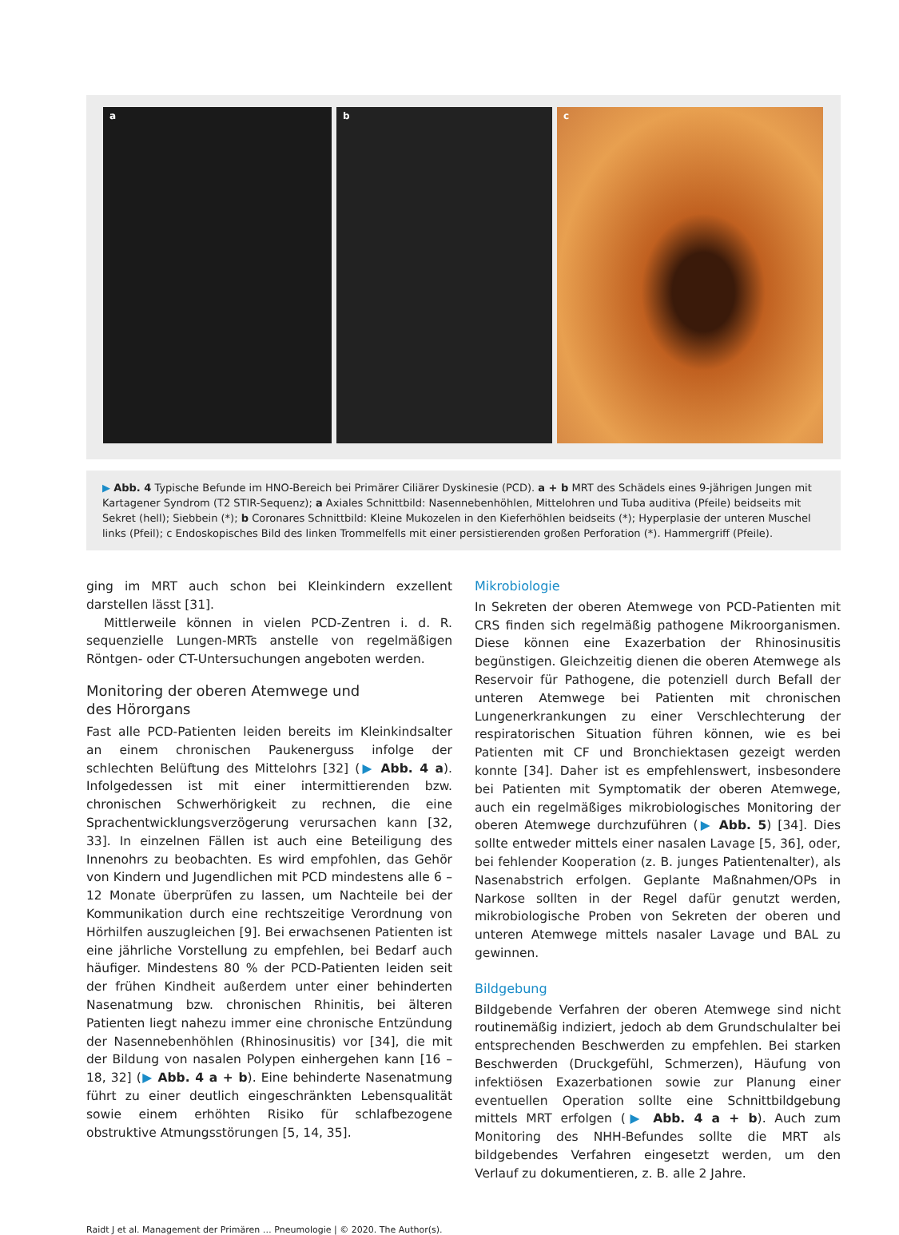a b c
▶ Abb. 4 Typische Befunde im HNO-Bereich bei Primärer Ciliärer Dyskinesie (PCD). a + b MRT des Schädels eines 9-jährigen Jungen mit Kartagener Syndrom (T2 STIR-Sequenz); a Axiales Schnittbild: Nasennebenhöhlen, Mittelohren und Tuba auditiva (Pfeile) beidseits mit Sekret (hell); Siebbein (*); b Coronares Schnittbild: Kleine Mukozelen in den Kieferhöhlen beidseits (*); Hyperplasie der unteren Muschel links (Pfeil); c Endoskopisches Bild des linken Trommelfells mit einer persistierenden großen Perforation (*). Hammergriff (Pfeile).
ging im MRT auch schon bei Kleinkindern exzellent darstellen lässt [31].
Mittlerweile können in vielen PCD-Zentren i. d. R. sequenzielle Lungen-MRTs anstelle von regelmäßigen Röntgen- oder CT-Untersuchungen angeboten werden.
Monitoring der oberen Atemwege und
des Hörorgans
Fast alle PCD-Patienten leiden bereits im Kleinkindsalter an einem chronischen Paukenerguss infolge der schlechten Belüftung des Mittelohrs [32] (▶ Abb. 4 a). Infolgedessen ist mit einer intermittierenden bzw. chronischen Schwerhörigkeit zu rechnen, die eine Sprachentwicklungsverzögerung verursachen kann [32, 33]. In einzelnen Fällen ist auch eine Beteiligung des Innenohrs zu beobachten. Es wird empfohlen, das Gehör von Kindern und Jugendlichen mit PCD mindestens alle 6 – 12 Monate überprüfen zu lassen, um Nachteile bei der Kommunikation durch eine rechtszeitige Verordnung von Hörhilfen auszugleichen [9]. Bei erwachsenen Patienten ist eine jährliche Vorstellung zu empfehlen, bei Bedarf auch häufiger. Mindestens 80 % der PCD-Patienten leiden seit der frühen Kindheit außerdem unter einer behinderten Nasenatmung bzw. chronischen Rhinitis, bei älteren Patienten liegt nahezu immer eine chronische Entzündung der Nasennebenhöhlen (Rhinosinusitis) vor [34], die mit der Bildung von nasalen Polypen einhergehen kann [16 – 18, 32] (▶ Abb. 4 a + b). Eine behinderte Nasenatmung führt zu einer deutlich eingeschränkten Lebensqualität sowie einem erhöhten Risiko für schlafbezogene obstruktive Atmungsstörungen [5, 14, 35].
Mikrobiologie
In Sekreten der oberen Atemwege von PCD-Patienten mit CRS finden sich regelmäßig pathogene Mikroorganismen. Diese können eine Exazerbation der Rhinosinusitis begünstigen. Gleichzeitig dienen die oberen Atemwege als Reservoir für Pathogene, die potenziell durch Befall der unteren Atemwege bei Patienten mit chronischen Lungenerkrankungen zu einer Verschlechterung der respiratorischen Situation führen können, wie es bei Patienten mit CF und Bronchiektasen gezeigt werden konnte [34]. Daher ist es empfehlenswert, insbesondere bei Patienten mit Symptomatik der oberen Atemwege, auch ein regelmäßiges mikrobiologisches Monitoring der oberen Atemwege durchzuführen (▶ Abb. 5) [34]. Dies sollte entweder mittels einer nasalen Lavage [5, 36], oder, bei fehlender Kooperation (z. B. junges Patientenalter), als Nasenabstrich erfolgen. Geplante Maßnahmen/OPs in Narkose sollten in der Regel dafür genutzt werden, mikrobiologische Proben von Sekreten der oberen und unteren Atemwege mittels nasaler Lavage und BAL zu gewinnen.
Bildgebung
Bildgebende Verfahren der oberen Atemwege sind nicht routinemäßig indiziert, jedoch ab dem Grundschulalter bei entsprechenden Beschwerden zu empfehlen. Bei starken Beschwerden (Druckgefühl, Schmerzen), Häufung von infektiösen Exazerbationen sowie zur Planung einer eventuellen Operation sollte eine Schnittbildgebung mittels MRT erfolgen (▶ Abb. 4 a + b). Auch zum Monitoring des NHH-Befundes sollte die MRT als bildgebendes Verfahren eingesetzt werden, um den Verlauf zu dokumentieren, z. B. alle 2 Jahre.
Raidt J et al. Management der Primären … Pneumologie | © 2020. The Author(s).